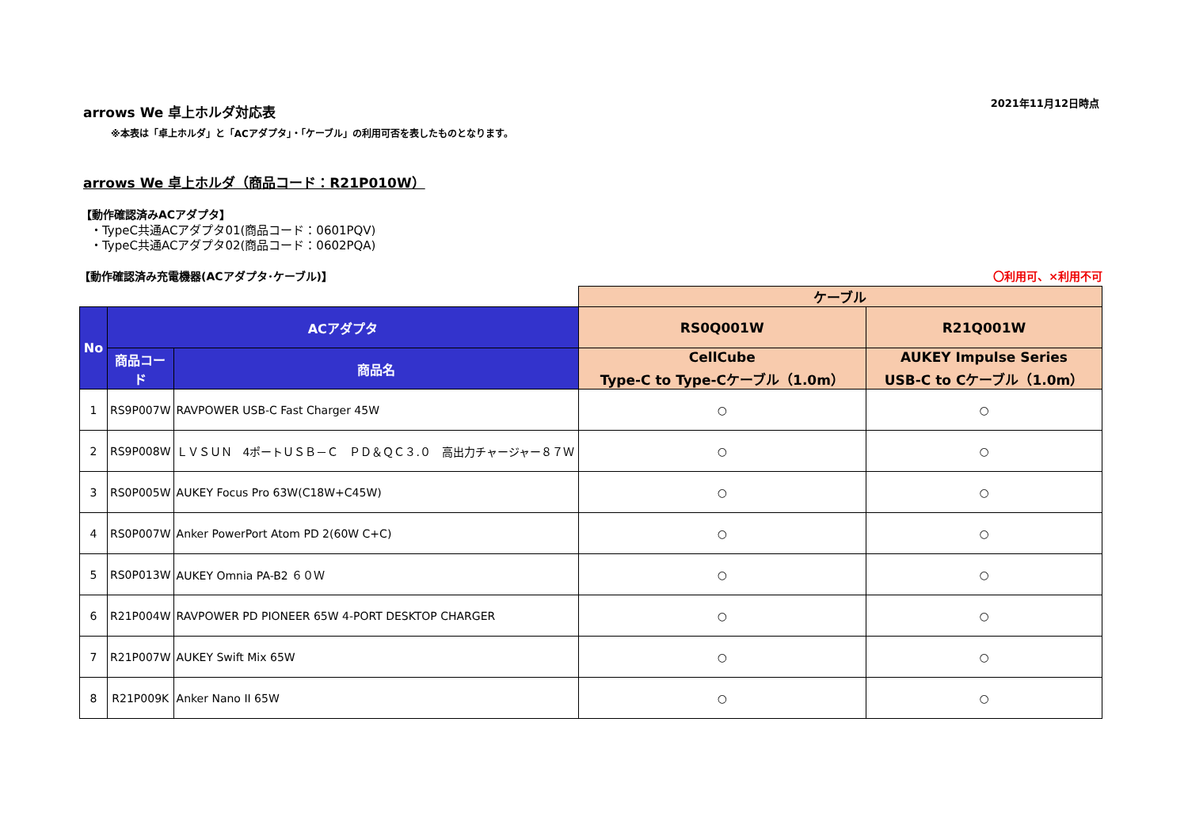arrows We 卓上ホルダ対応表
2021年11月12日時点
※本表は「卓上ホルダ」と「ACアダプタ」・「ケーブル」の利用可否を表したものとなります。
arrows We 卓上ホルダ（商品コード：R21P010W）
【動作確認済みACアダプタ】
・TypeC共通ACアダプタ01(商品コード：0601PQV)
・TypeC共通ACアダプタ02(商品コード：0602PQA)
【動作確認済み充電機器(ACアダプタ･ケーブル)】 〇利用可、×利用不可
| | | | ケーブル | |
| No | ACアダプタ | | RS0Q001W | R21Q001W |
| | 商品コード | 商品名 | CellCube Type-C to Type-Cケーブル（1.0m） | AUKEY Impulse Series USB-C to Cケーブル（1.0m） |
| 1 | RS9P007W | RAVPOWER USB-C Fast Charger 45W | ○ | ○ |
| 2 | RS9P008W | ＬＶＳＵＮ 4ポートＵＳＢ－Ｃ ＰＤ＆ＱＣ３.０ 高出力チャージャー８７Ｗ | ○ | ○ |
| 3 | RS0P005W | AUKEY Focus Pro 63W(C18W+C45W) | ○ | ○ |
| 4 | RS0P007W | Anker PowerPort Atom PD 2(60W C+C) | ○ | ○ |
| 5 | RS0P013W | AUKEY Omnia PA-B2 ６０Ｗ | ○ | ○ |
| 6 | R21P004W | RAVPOWER PD PIONEER 65W 4-PORT DESKTOP CHARGER | ○ | ○ |
| 7 | R21P007W | AUKEY Swift Mix 65W | ○ | ○ |
| 8 | R21P009K | Anker Nano II 65W | ○ | ○ |